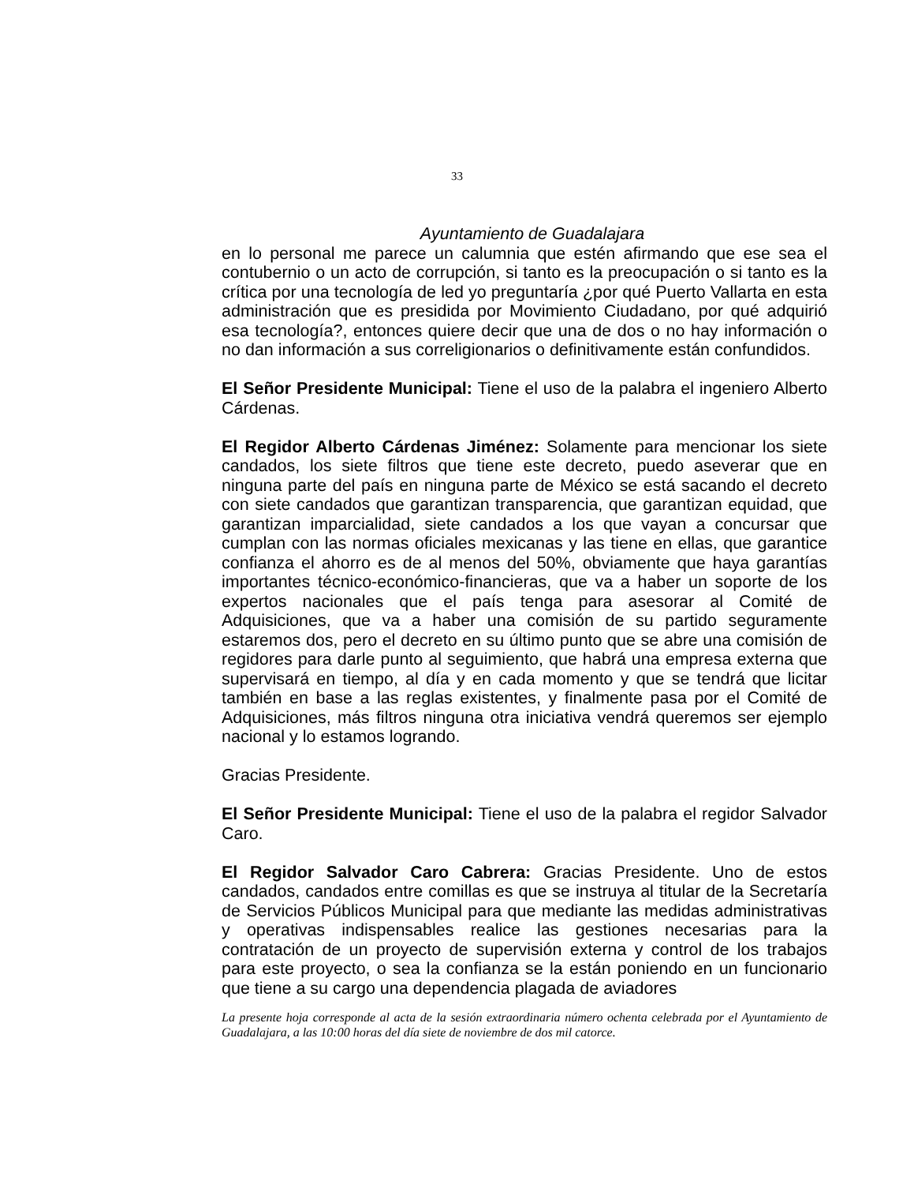33
Ayuntamiento de Guadalajara
en lo personal me parece un calumnia que estén afirmando que ese sea el contubernio o un acto de corrupción, si tanto es la preocupación o si tanto es la crítica por una tecnología de led yo preguntaría ¿por qué Puerto Vallarta en esta administración que es presidida por Movimiento Ciudadano, por qué adquirió esa tecnología?, entonces quiere decir que una de dos o no hay información o no dan información a sus correligionarios o definitivamente están confundidos.
El Señor Presidente Municipal: Tiene el uso de la palabra el ingeniero Alberto Cárdenas.
El Regidor Alberto Cárdenas Jiménez: Solamente para mencionar los siete candados, los siete filtros que tiene este decreto, puedo aseverar que en ninguna parte del país en ninguna parte de México se está sacando el decreto con siete candados que garantizan transparencia, que garantizan equidad, que garantizan imparcialidad, siete candados a los que vayan a concursar que cumplan con las normas oficiales mexicanas y las tiene en ellas, que garantice confianza el ahorro es de al menos del 50%, obviamente que haya garantías importantes técnico-económico-financieras, que va a haber un soporte de los expertos nacionales que el país tenga para asesorar al Comité de Adquisiciones, que va a haber una comisión de su partido seguramente estaremos dos, pero el decreto en su último punto que se abre una comisión de regidores para darle punto al seguimiento, que habrá una empresa externa que supervisará en tiempo, al día y en cada momento y que se tendrá que licitar también en base a las reglas existentes, y finalmente pasa por el Comité de Adquisiciones, más filtros ninguna otra iniciativa vendrá queremos ser ejemplo nacional y lo estamos logrando.
Gracias Presidente.
El Señor Presidente Municipal: Tiene el uso de la palabra el regidor Salvador Caro.
El Regidor Salvador Caro Cabrera: Gracias Presidente. Uno de estos candados, candados entre comillas es que se instruya al titular de la Secretaría de Servicios Públicos Municipal para que mediante las medidas administrativas y operativas indispensables realice las gestiones necesarias para la contratación de un proyecto de supervisión externa y control de los trabajos para este proyecto, o sea la confianza se la están poniendo en un funcionario que tiene a su cargo una dependencia plagada de aviadores
La presente hoja corresponde al acta de la sesión extraordinaria número ochenta celebrada por el Ayuntamiento de Guadalajara, a las 10:00 horas del día siete de noviembre de dos mil catorce.